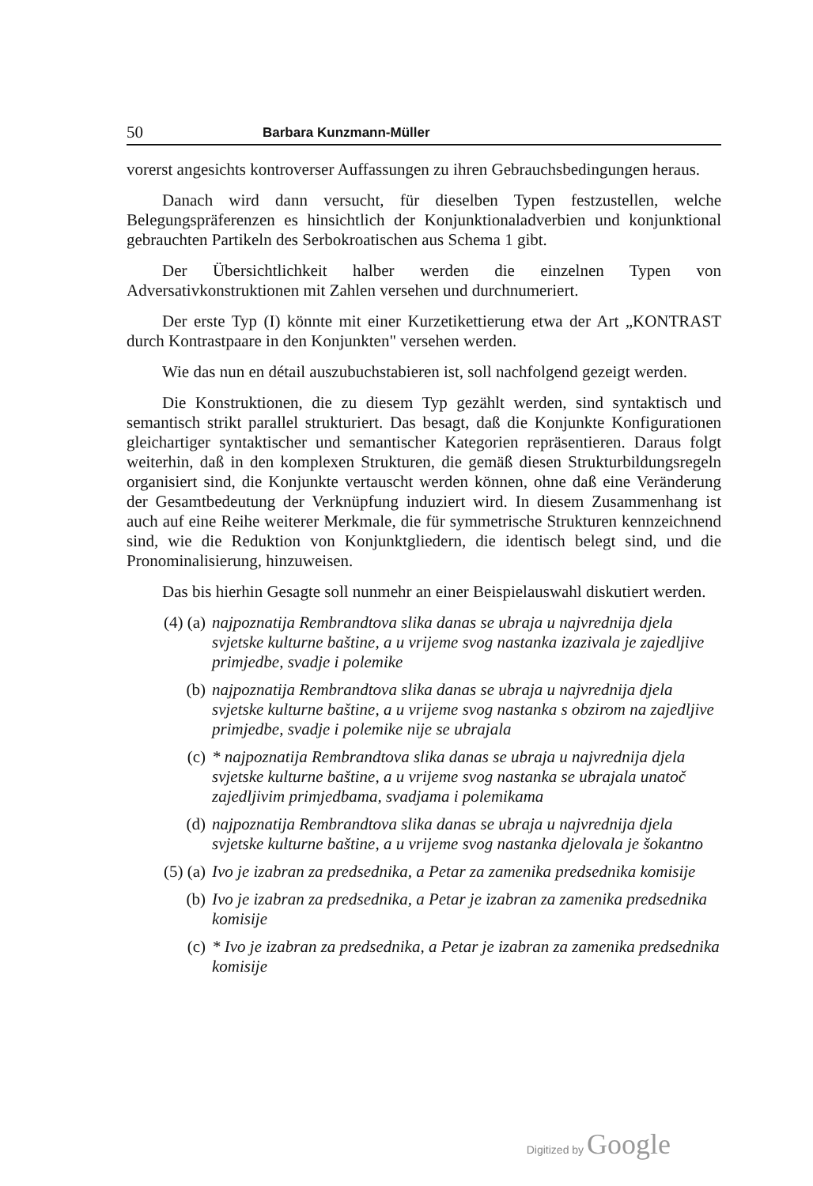50 Barbara Kunzmann-Müller
vorerst angesichts kontroverser Auffassungen zu ihren Gebrauchsbedingungen heraus.
Danach wird dann versucht, für dieselben Typen festzustellen, welche Belegungspräferenzen es hinsichtlich der Konjunktionaladverbien und konjunktional gebrauchten Partikeln des Serbokroatischen aus Schema 1 gibt.
Der Übersichtlichkeit halber werden die einzelnen Typen von Adversativkonstruktionen mit Zahlen versehen und durchnumeriert.
Der erste Typ (I) könnte mit einer Kurzetikettierung etwa der Art „KONTRAST durch Kontrastpaare in den Konjunkten" versehen werden.
Wie das nun en détail auszubuchstabieren ist, soll nachfolgend gezeigt werden.
Die Konstruktionen, die zu diesem Typ gezählt werden, sind syntaktisch und semantisch strikt parallel strukturiert. Das besagt, daß die Konjunkte Konfigurationen gleichartiger syntaktischer und semantischer Kategorien repräsentieren. Daraus folgt weiterhin, daß in den komplexen Strukturen, die gemäß diesen Strukturbildungsregeln organisiert sind, die Konjunkte vertauscht werden können, ohne daß eine Veränderung der Gesamtbedeutung der Verknüpfung induziert wird. In diesem Zusammenhang ist auch auf eine Reihe weiterer Merkmale, die für symmetrische Strukturen kennzeichnend sind, wie die Reduktion von Konjunktgliedern, die identisch belegt sind, und die Pronominalisierung, hinzuweisen.
Das bis hierhin Gesagte soll nunmehr an einer Beispielauswahl diskutiert werden.
(4) (a) najpoznatija Rembrandtova slika danas se ubraja u najvrednija djela svjetske kulturne baštine, a u vrijeme svog nastanka izazivala je zajedljive primjedbe, svadje i polemike
(b) najpoznatija Rembrandtova slika danas se ubraja u najvrednija djela svjetske kulturne baštine, a u vrijeme svog nastanka s obzirom na zajedljive primjedbe, svadje i polemike nije se ubrajala
(c) * najpoznatija Rembrandtova slika danas se ubraja u najvrednija djela svjetske kulturne baštine, a u vrijeme svog nastanka se ubrajala unatoč zajedljivim primjedbama, svadjama i polemikama
(d) najpoznatija Rembrandtova slika danas se ubraja u najvrednija djela svjetske kulturne baštine, a u vrijeme svog nastanka djelovala je šokantno
(5) (a) Ivo je izabran za predsednika, a Petar za zamenika predsednika komisije
(b) Ivo je izabran za predsednika, a Petar je izabran za zamenika predsednika komisije
(c) * Ivo je izabran za predsednika, a Petar je izabran za zamenika predsednika komisije
Digitized by Google